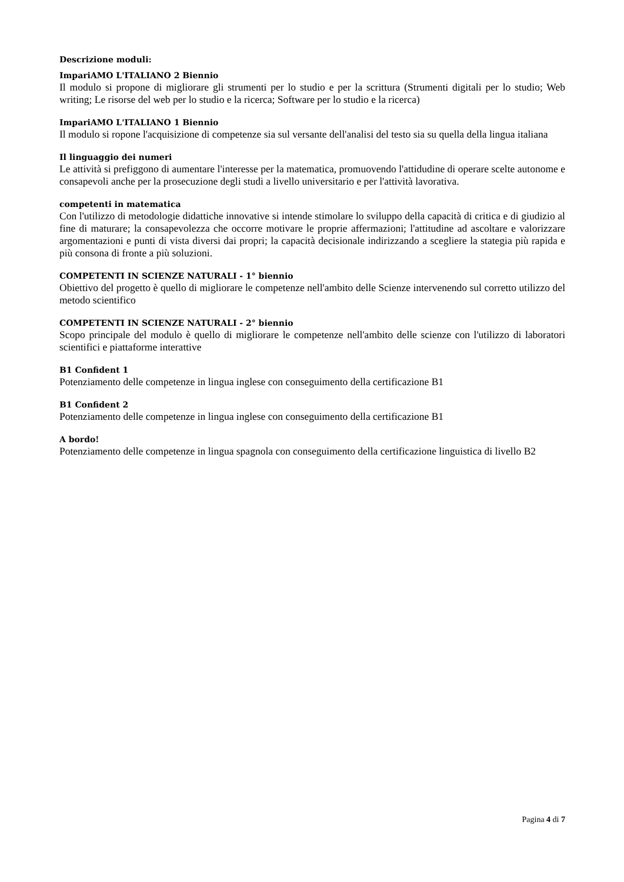Descrizione moduli:
ImpariAMO L'ITALIANO 2 Biennio
Il modulo si propone di migliorare gli strumenti per lo studio e per la scrittura (Strumenti digitali per lo studio; Web writing; Le risorse del web per lo studio e la ricerca; Software per lo studio e la ricerca)
ImpariAMO L'ITALIANO 1 Biennio
Il modulo si ropone l'acquisizione di competenze sia sul versante dell'analisi del testo sia su quella della lingua italiana
Il linguaggio dei numeri
Le attività si prefiggono di aumentare l'interesse per la matematica, promuovendo l'attidudine di operare scelte autonome e consapevoli anche per la prosecuzione degli studi a livello universitario e per l'attività lavorativa.
competenti in matematica
Con l'utilizzo di metodologie didattiche innovative si intende stimolare lo sviluppo della capacità di critica e di giudizio al fine di maturare; la consapevolezza che occorre motivare le proprie affermazioni; l'attitudine ad ascoltare e valorizzare argomentazioni e punti di vista diversi dai propri; la capacità decisionale indirizzando a scegliere la stategia più rapida e più consona di fronte a più soluzioni.
COMPETENTI IN SCIENZE NATURALI - 1° biennio
Obiettivo del progetto è quello di migliorare le competenze nell'ambito delle Scienze intervenendo sul corretto utilizzo del metodo scientifico
COMPETENTI IN SCIENZE NATURALI - 2° biennio
Scopo principale del modulo è quello di migliorare le competenze nell'ambito delle scienze con l'utilizzo di laboratori scientifici e piattaforme interattive
B1 Confident 1
Potenziamento delle competenze in lingua inglese con conseguimento della certificazione B1
B1 Confident 2
Potenziamento delle competenze in lingua inglese con conseguimento della certificazione B1
A bordo!
Potenziamento delle competenze in lingua spagnola con conseguimento della certificazione linguistica di livello B2
Pagina 4 di 7